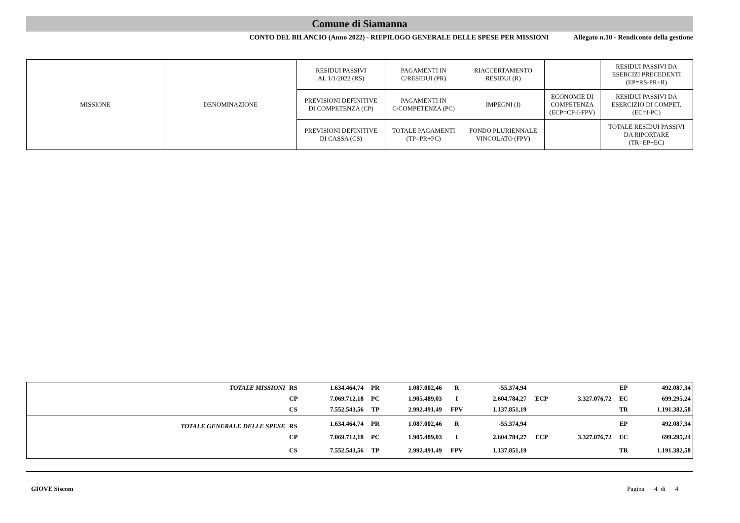Comune di Siamanna
CONTO DEL BILANCIO (Anno 2022) - RIEPILOGO GENERALE DELLE SPESE PER MISSIONI Allegato n.10 - Rendiconto della gestione
| MISSIONE | DENOMINAZIONE | RESIDUI PASSIVI AL 1/1/2022 (RS) | PAGAMENTI IN C/RESIDUI (PR) | RIACCERTAMENTO RESIDUI (R) | | RESIDUI PASSIVI DA ESERCIZI PRECEDENTI (EP=RS-PR+R) |
| | | PREVISIONI DEFINITIVE DI COMPETENZA (CP) | PAGAMENTI IN C/COMPETENZA (PC) | IMPEGNI (I) | ECONOMIE DI COMPETENZA (ECP=CP-I-FPV) | RESIDUI PASSIVI DA ESERCIZIO DI COMPET. (EC=I-PC) |
| | | PREVISIONI DEFINITIVE DI CASSA (CS) | TOTALE PAGAMENTI (TP=PR+PC) | FONDO PLURIENNALE VINCOLATO (FPV) | | TOTALE RESIDUI PASSIVI DA RIPORTARE (TR=EP+EC) |
| TOTALE MISSIONI | RS | 1.634.464,74 | PR | 1.087.002,46 | R | -55.374,94 | | | EP | 492.087,34 |
| | CP | 7.069.712,18 | PC | 1.905.489,03 | I | 2.604.784,27 | ECP | 3.327.076,72 | EC | 699.295,24 |
| | CS | 7.552.543,56 | TP | 2.992.491,49 | FPV | 1.137.851,19 | | | TR | 1.191.382,58 |
| TOTALE GENERALE DELLE SPESE | RS | 1.634.464,74 | PR | 1.087.002,46 | R | -55.374,94 | | | EP | 492.087,34 |
| | CP | 7.069.712,18 | PC | 1.905.489,03 | I | 2.604.784,27 | ECP | 3.327.076,72 | EC | 699.295,24 |
| | CS | 7.552.543,56 | TP | 2.992.491,49 | FPV | 1.137.851,19 | | | TR | 1.191.382,58 |
GIOVE Siscom Pagina 4 di 4